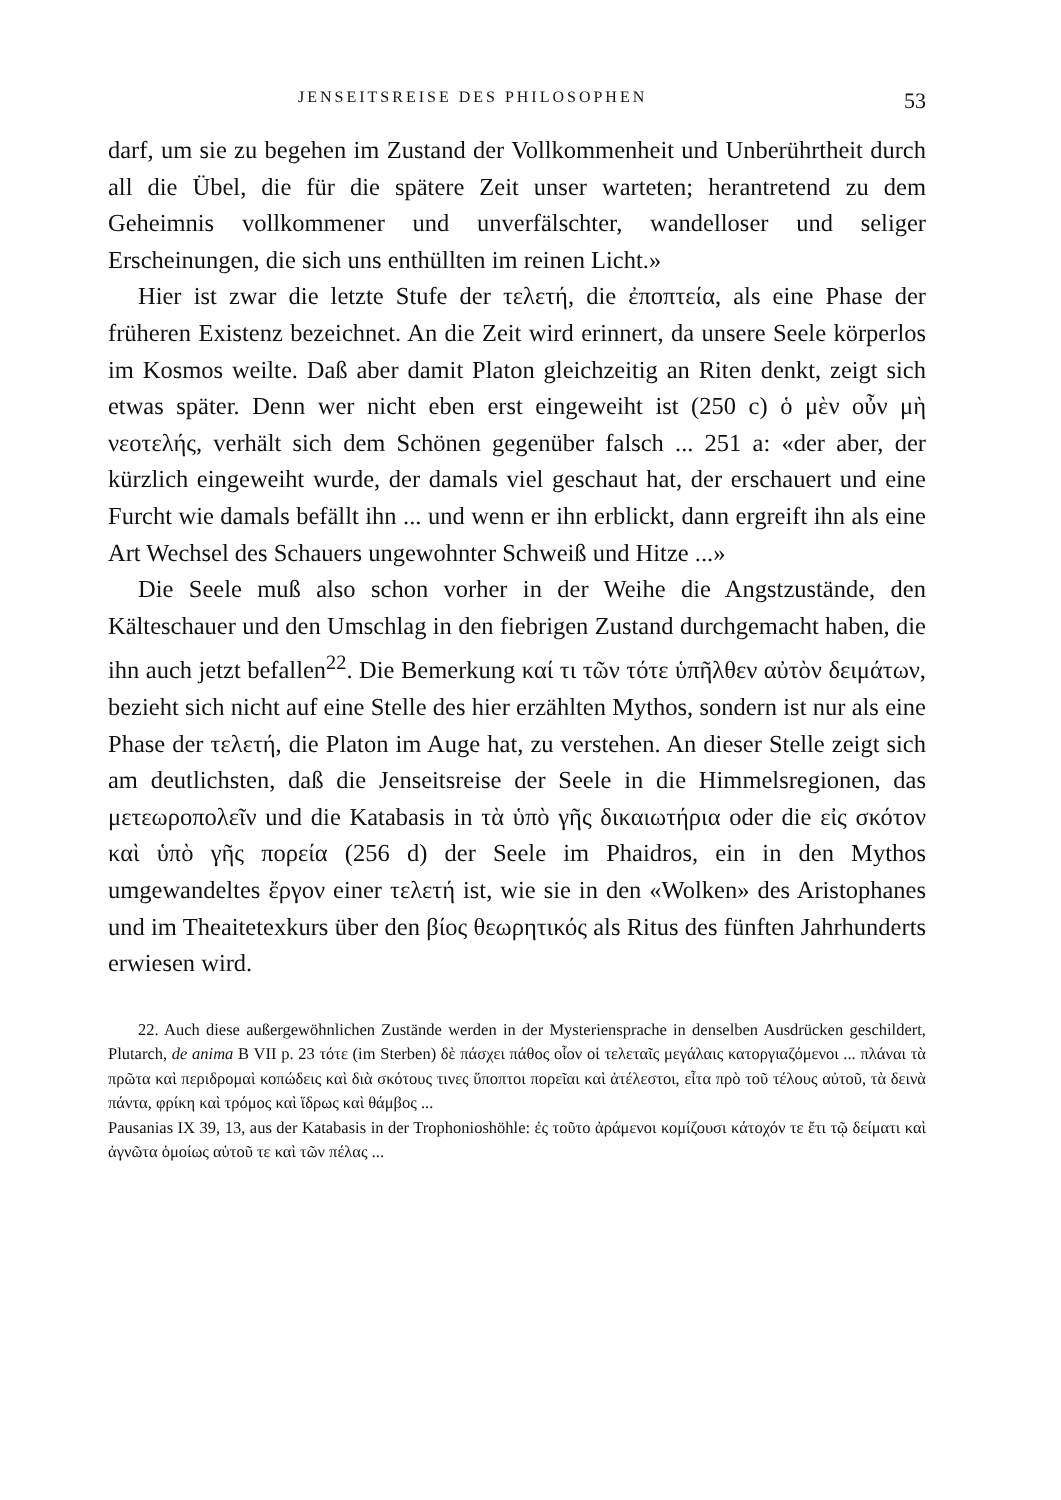JENSEITSREISE DES PHILOSOPHEN 53
darf, um sie zu begehen im Zustand der Vollkommenheit und Unberührtheit durch all die Übel, die für die spätere Zeit unser warteten; herantretend zu dem Geheimnis vollkommener und unverfälschter, wandelloser und seliger Erscheinungen, die sich uns enthüllten im reinen Licht.»
Hier ist zwar die letzte Stufe der τελετή, die ἐποπτεία, als eine Phase der früheren Existenz bezeichnet. An die Zeit wird erinnert, da unsere Seele körperlos im Kosmos weilte. Daß aber damit Platon gleichzeitig an Riten denkt, zeigt sich etwas später. Denn wer nicht eben erst eingeweiht ist (250 c) ὁ μὲν οὖν μὴ νεοτελής, verhält sich dem Schönen gegenüber falsch ... 251 a: «der aber, der kürzlich eingeweiht wurde, der damals viel geschaut hat, der erschauert und eine Furcht wie damals befällt ihn ... und wenn er ihn erblickt, dann ergreift ihn als eine Art Wechsel des Schauers ungewohnter Schweiß und Hitze ...»
Die Seele muß also schon vorher in der Weihe die Angstzustände, den Kälteschauer und den Umschlag in den fiebrigen Zustand durchgemacht haben, die ihn auch jetzt befallen<sup>22</sup>. Die Bemerkung καί τι τῶν τότε ὑπῆλθεν αὐτὸν δειμάτων, bezieht sich nicht auf eine Stelle des hier erzählten Mythos, sondern ist nur als eine Phase der τελετή, die Platon im Auge hat, zu verstehen. An dieser Stelle zeigt sich am deutlichsten, daß die Jenseitsreise der Seele in die Himmelsregionen, das μετεωροπολεῖν und die Katabasis in τὰ ὑπὸ γῆς δικαιωτήρια oder die εἰς σκότον καὶ ὑπὸ γῆς πορεία (256 d) der Seele im Phaidros, ein in den Mythos umgewandeltes ἔργον einer τελετή ist, wie sie in den «Wolken» des Aristophanes und im Theaitetexkurs über den βίος θεωρητικός als Ritus des fünften Jahrhunderts erwiesen wird.
22. Auch diese außergewöhnlichen Zustände werden in der Mysteriensprache in denselben Ausdrücken geschildert, Plutarch, de anima B VII p. 23 τότε (im Sterben) δὲ πάσχει πάθος οἷον οἱ τελεταῖς μεγάλαις κατοργιαζόμενοι ... πλάναι τὰ πρῶτα καὶ περιδρομαὶ κοπώδεις καὶ διὰ σκότους τινες ὕποπτοι πορεῖαι καὶ ἀτέλεστοι, εἶτα πρὸ τοῦ τέλους αὐτοῦ, τὰ δεινὰ πάντα, φρίκη καὶ τρόμος καὶ ἵδρως καὶ θάμβος ...
Pausanias IX 39, 13, aus der Katabasis in der Trophonioshöhle: ἐς τοῦτο ἀράμενοι κομίζουσι κάτοχόν τε ἔτι τῷ δείματι καὶ ἀγνῶτα ὁμοίως αὑτοῦ τε καὶ τῶν πέλας ...